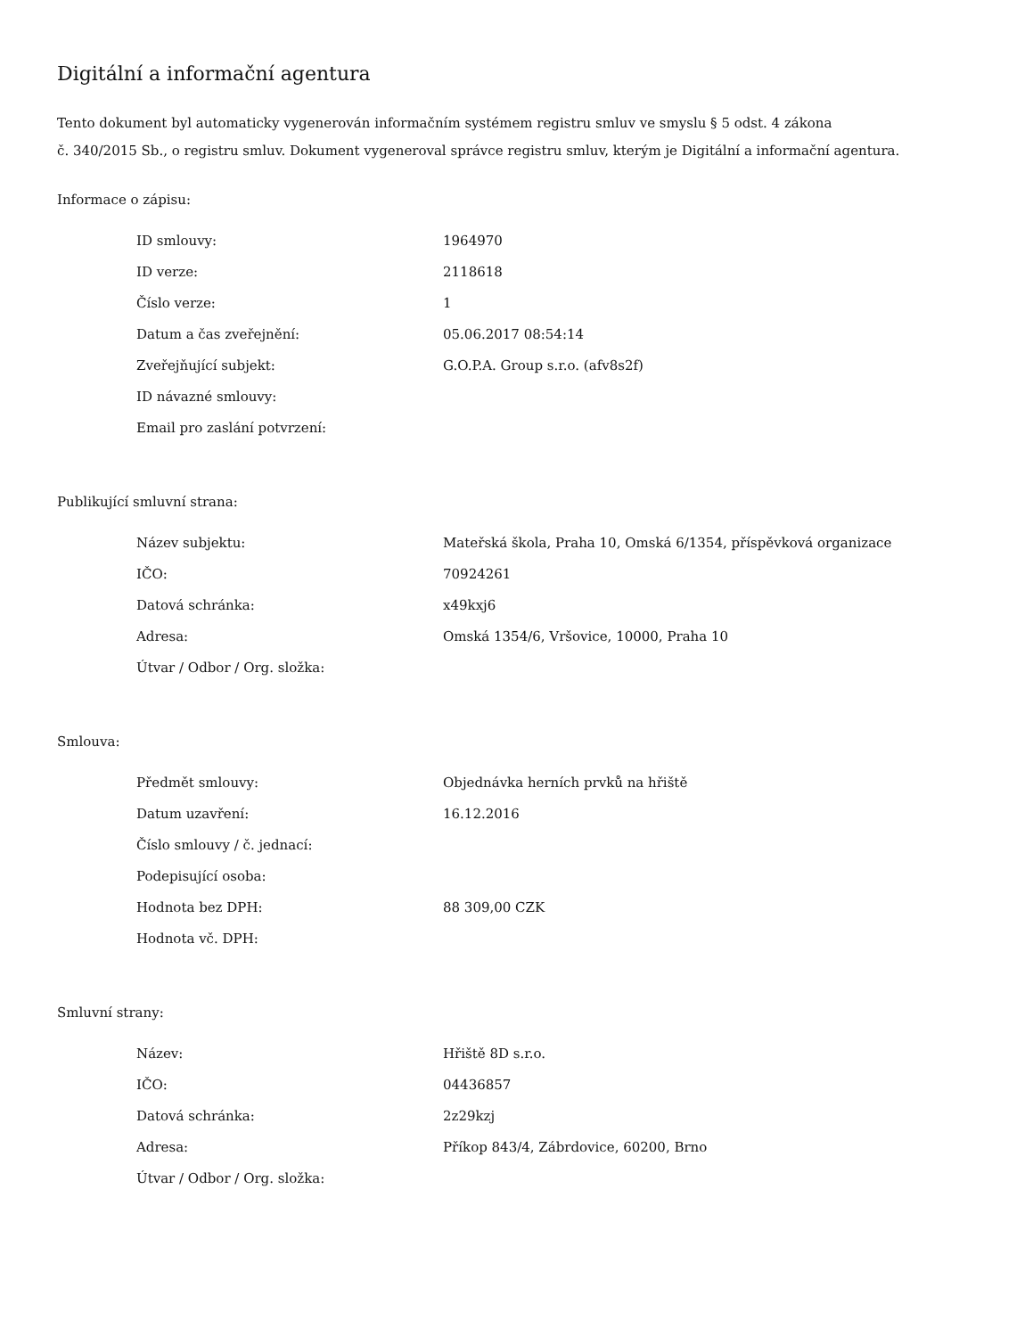Digitální a informační agentura
Tento dokument byl automaticky vygenerován informačním systémem registru smluv ve smyslu § 5 odst. 4 zákona
č. 340/2015 Sb., o registru smluv. Dokument vygeneroval správce registru smluv, kterým je Digitální a informační agentura.
Informace o zápisu:
| ID smlouvy: | 1964970 |
| ID verze: | 2118618 |
| Číslo verze: | 1 |
| Datum a čas zveřejnění: | 05.06.2017 08:54:14 |
| Zveřejňující subjekt: | G.O.P.A. Group s.r.o. (afv8s2f) |
| ID návazné smlouvy: | |
| Email pro zaslání potvrzení: | |
Publikující smluvní strana:
| Název subjektu: | Mateřská škola, Praha 10, Omská 6/1354, příspěvková organizace |
| IČO: | 70924261 |
| Datová schránka: | x49kxj6 |
| Adresa: | Omská 1354/6, Vršovice, 10000, Praha 10 |
| Útvar / Odbor / Org. složka: | |
Smlouva:
| Předmět smlouvy: | Objednávka herních prvků na hřiště |
| Datum uzavření: | 16.12.2016 |
| Číslo smlouvy / č. jednací: | |
| Podepisující osoba: | |
| Hodnota bez DPH: | 88 309,00 CZK |
| Hodnota vč. DPH: | |
Smluvní strany:
| Název: | Hřiště 8D s.r.o. |
| IČO: | 04436857 |
| Datová schránka: | 2z29kzj |
| Adresa: | Příkop 843/4, Zábrdovice, 60200, Brno |
| Útvar / Odbor / Org. složka: | |